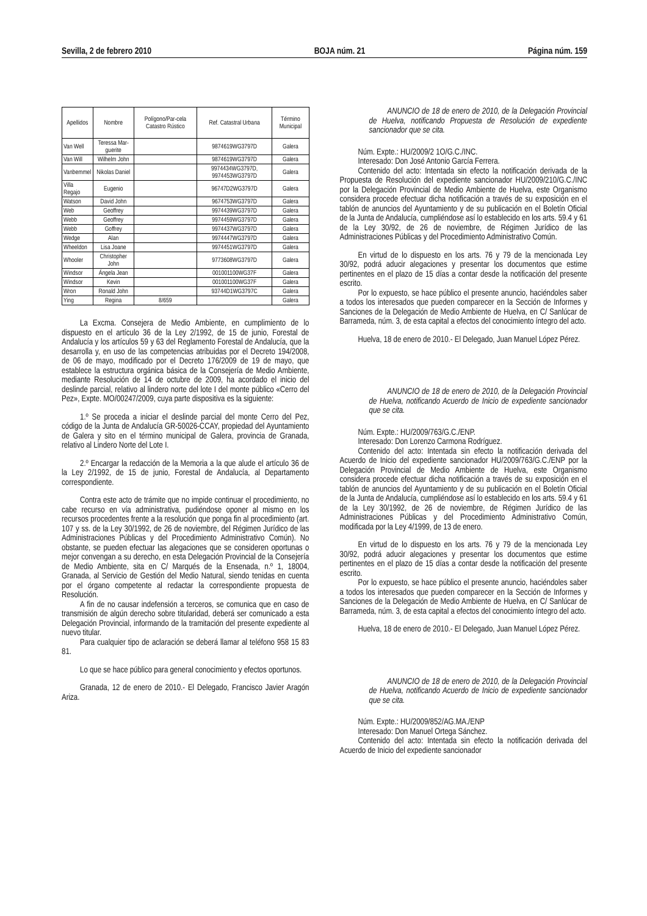Sevilla, 2 de febrero 2010 BOJA núm. 21 Página núm. 159
| Apellidos | Nombre | Polígono/Par-cela Catastro Rústico | Ref. Catastral Urbana | Término Municipal |
| --- | --- | --- | --- | --- |
| Van Well | Teressa Mar-guerite | | 9874619WG3797D | Galera |
| Van Will | Wilhelm John | | 9874619WG3797D | Galera |
| Vanbemmel | Nikolas Daniel | | 9974434WG3797D, 9974453WG3797D | Galera |
| Villa Regajo | Eugenio | | 96747D2WG3797D | Galera |
| Watson | David John | | 9674753WG3797D | Galera |
| Web | Geoffrey | | 9974439WG3797D | Galera |
| Webb | Geoffrey | | 9974459WG3797D | Galera |
| Webb | Goffrey | | 9974437WG3797D | Galera |
| Wedge | Alan | | 9974447WG3797D | Galera |
| Wheeldon | Lisa Joane | | 9974451WG3797D | Galera |
| Whooler | Christopher John | | 9773608WG3797D | Galera |
| Windsor | Ángela Jean | | 001001100WG37F | Galera |
| Windsor | Kevin | | 001001100WG37F | Galera |
| Wron | Ronald John | | 93744D1WG3797C | Galera |
| Ying | Regina | 8/659 | | Galera |
La Excma. Consejera de Medio Ambiente, en cumplimiento de lo dispuesto en el artículo 36 de la Ley 2/1992, de 15 de junio, Forestal de Andalucía y los artículos 59 y 63 del Reglamento Forestal de Andalucía, que la desarrolla y, en uso de las competencias atribuidas por el Decreto 194/2008, de 06 de mayo, modificado por el Decreto 176/2009 de 19 de mayo, que establece la estructura orgánica básica de la Consejería de Medio Ambiente, mediante Resolución de 14 de octubre de 2009, ha acordado el inicio del deslinde parcial, relativo al lindero norte del lote I del monte público «Cerro del Pez», Expte. MO/00247/2009, cuya parte dispositiva es la siguiente:
1.º Se proceda a iniciar el deslinde parcial del monte Cerro del Pez, código de la Junta de Andalucía GR-50026-CCAY, propiedad del Ayuntamiento de Galera y sito en el término municipal de Galera, provincia de Granada, relativo al Lindero Norte del Lote I.
2.º Encargar la redacción de la Memoria a la que alude el artículo 36 de la Ley 2/1992, de 15 de junio, Forestal de Andalucía, al Departamento correspondiente.
Contra este acto de trámite que no impide continuar el procedimiento, no cabe recurso en vía administrativa, pudiéndose oponer al mismo en los recursos procedentes frente a la resolución que ponga fin al procedimiento (art. 107 y ss. de la Ley 30/1992, de 26 de noviembre, del Régimen Jurídico de las Administraciones Públicas y del Procedimiento Administrativo Común). No obstante, se pueden efectuar las alegaciones que se consideren oportunas o mejor convengan a su derecho, en esta Delegación Provincial de la Consejería de Medio Ambiente, sita en C/ Marqués de la Ensenada, n.º 1, 18004, Granada, al Servicio de Gestión del Medio Natural, siendo tenidas en cuenta por el órgano competente al redactar la correspondiente propuesta de Resolución.
A fin de no causar indefensión a terceros, se comunica que en caso de transmisión de algún derecho sobre titularidad, deberá ser comunicado a esta Delegación Provincial, informando de la tramitación del presente expediente al nuevo titular.
Para cualquier tipo de aclaración se deberá llamar al teléfono 958 15 83 81.
Lo que se hace público para general conocimiento y efectos oportunos.
Granada, 12 de enero de 2010.- El Delegado, Francisco Javier Aragón Ariza.
ANUNCIO de 18 de enero de 2010, de la Delegación Provincial de Huelva, notificando Propuesta de Resolución de expediente sancionador que se cita.
Núm. Expte.: HU/2009/2 1O/G.C./INC.
Interesado: Don José Antonio García Ferrera.
Contenido del acto: Intentada sin efecto la notificación derivada de la Propuesta de Resolución del expediente sancionador HU/2009/210/G.C./INC por la Delegación Provincial de Medio Ambiente de Huelva, este Organismo considera procede efectuar dicha notificación a través de su exposición en el tablón de anuncios del Ayuntamiento y de su publicación en el Boletín Oficial de la Junta de Andalucía, cumpliéndose así lo establecido en los arts. 59.4 y 61 de la Ley 30/92, de 26 de noviembre, de Régimen Jurídico de las Administraciones Públicas y del Procedimiento Administrativo Común.
En virtud de lo dispuesto en los arts. 76 y 79 de la mencionada Ley 30/92, podrá aducir alegaciones y presentar los documentos que estime pertinentes en el plazo de 15 días a contar desde la notificación del presente escrito.
Por lo expuesto, se hace público el presente anuncio, haciéndoles saber a todos los interesados que pueden comparecer en la Sección de Informes y Sanciones de la Delegación de Medio Ambiente de Huelva, en C/ Sanlúcar de Barrameda, núm. 3, de esta capital a efectos del conocimiento íntegro del acto.
Huelva, 18 de enero de 2010.- El Delegado, Juan Manuel López Pérez.
ANUNCIO de 18 de enero de 2010, de la Delegación Provincial de Huelva, notificando Acuerdo de Inicio de expediente sancionador que se cita.
Núm. Expte.: HU/2009/763/G.C./ENP.
Interesado: Don Lorenzo Carmona Rodríguez.
Contenido del acto: Intentada sin efecto la notificación derivada del Acuerdo de Inicio del expediente sancionador HU/2009/763/G.C./ENP por la Delegación Provincial de Medio Ambiente de Huelva, este Organismo considera procede efectuar dicha notificación a través de su exposición en el tablón de anuncios del Ayuntamiento y de su publicación en el Boletín Oficial de la Junta de Andalucía, cumpliéndose así lo establecido en los arts. 59.4 y 61 de la Ley 30/1992, de 26 de noviembre, de Régimen Jurídico de las Administraciones Públicas y del Procedimiento Administrativo Común, modificada por la Ley 4/1999, de 13 de enero.
En virtud de lo dispuesto en los arts. 76 y 79 de la mencionada Ley 30/92, podrá aducir alegaciones y presentar los documentos que estime pertinentes en el plazo de 15 días a contar desde la notificación del presente escrito.
Por lo expuesto, se hace público el presente anuncio, haciéndoles saber a todos los interesados que pueden comparecer en la Sección de Informes y Sanciones de la Delegación de Medio Ambiente de Huelva, en C/ Sanlúcar de Barrameda, núm. 3, de esta capital a efectos del conocimiento íntegro del acto.
Huelva, 18 de enero de 2010.- El Delegado, Juan Manuel López Pérez.
ANUNCIO de 18 de enero de 2010, de la Delegación Provincial de Huelva, notificando Acuerdo de Inicio de expediente sancionador que se cita.
Núm. Expte.: HU/2009/852/AG.MA./ENP
Interesado: Don Manuel Ortega Sánchez.
Contenido del acto: Intentada sin efecto la notificación derivada del Acuerdo de Inicio del expediente sancionador